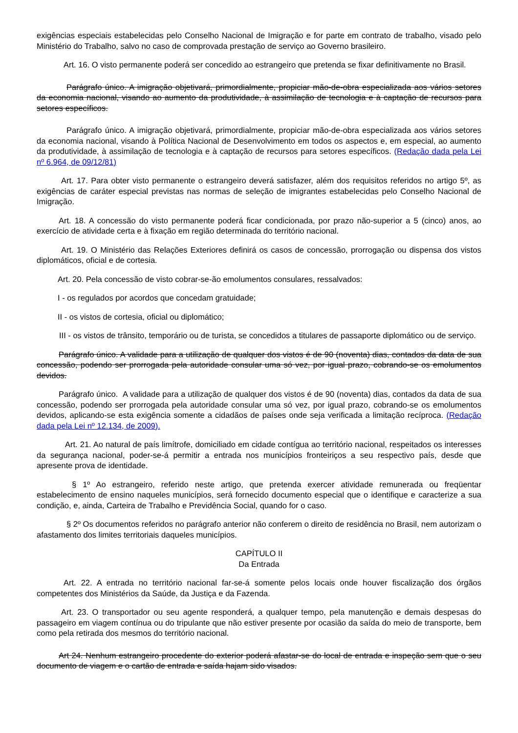exigências especiais estabelecidas pelo Conselho Nacional de Imigração e for parte em contrato de trabalho, visado pelo Ministério do Trabalho, salvo no caso de comprovada prestação de serviço ao Governo brasileiro.
Art. 16. O visto permanente poderá ser concedido ao estrangeiro que pretenda se fixar definitivamente no Brasil.
Parágrafo único. A imigração objetivará, primordialmente, propiciar mão-de-obra especializada aos vários setores da economia nacional, visando ao aumento da produtividade, à assimilação de tecnologia e à captação de recursos para setores específicos.
Parágrafo único. A imigração objetivará, primordialmente, propiciar mão-de-obra especializada aos vários setores da economia nacional, visando à Política Nacional de Desenvolvimento em todos os aspectos e, em especial, ao aumento da produtividade, à assimilação de tecnologia e à captação de recursos para setores específicos. (Redação dada pela Lei nº 6.964, de 09/12/81)
Art. 17. Para obter visto permanente o estrangeiro deverá satisfazer, além dos requisitos referidos no artigo 5º, as exigências de caráter especial previstas nas normas de seleção de imigrantes estabelecidas pelo Conselho Nacional de Imigração.
Art. 18. A concessão do visto permanente poderá ficar condicionada, por prazo não-superior a 5 (cinco) anos, ao exercício de atividade certa e à fixação em região determinada do território nacional.
Art. 19. O Ministério das Relações Exteriores definirá os casos de concessão, prorrogação ou dispensa dos vistos diplomáticos, oficial e de cortesia.
Art. 20. Pela concessão de visto cobrar-se-ão emolumentos consulares, ressalvados:
I - os regulados por acordos que concedam gratuidade;
II - os vistos de cortesia, oficial ou diplomático;
III - os vistos de trânsito, temporário ou de turista, se concedidos a titulares de passaporte diplomático ou de serviço.
Parágrafo único. A validade para a utilização de qualquer dos vistos é de 90 (noventa) dias, contados da data de sua concessão, podendo ser prorrogada pela autoridade consular uma só vez, por igual prazo, cobrando-se os emolumentos devidos.
Parágrafo único. A validade para a utilização de qualquer dos vistos é de 90 (noventa) dias, contados da data de sua concessão, podendo ser prorrogada pela autoridade consular uma só vez, por igual prazo, cobrando-se os emolumentos devidos, aplicando-se esta exigência somente a cidadãos de países onde seja verificada a limitação recíproca. (Redação dada pela Lei nº 12.134, de 2009).
Art. 21. Ao natural de país limítrofe, domiciliado em cidade contígua ao território nacional, respeitados os interesses da segurança nacional, poder-se-á permitir a entrada nos municípios fronteiriços a seu respectivo país, desde que apresente prova de identidade.
§ 1º Ao estrangeiro, referido neste artigo, que pretenda exercer atividade remunerada ou freqüentar estabelecimento de ensino naqueles municípios, será fornecido documento especial que o identifique e caracterize a sua condição, e, ainda, Carteira de Trabalho e Previdência Social, quando for o caso.
§ 2º Os documentos referidos no parágrafo anterior não conferem o direito de residência no Brasil, nem autorizam o afastamento dos limites territoriais daqueles municípios.
CAPÍTULO II
Da Entrada
Art. 22. A entrada no território nacional far-se-á somente pelos locais onde houver fiscalização dos órgãos competentes dos Ministérios da Saúde, da Justiça e da Fazenda.
Art. 23. O transportador ou seu agente responderá, a qualquer tempo, pela manutenção e demais despesas do passageiro em viagem contínua ou do tripulante que não estiver presente por ocasião da saída do meio de transporte, bem como pela retirada dos mesmos do território nacional.
Art 24. Nenhum estrangeiro procedente do exterior poderá afastar-se do local de entrada e inspeção sem que o seu documento de viagem e o cartão de entrada e saída hajam sido visados.